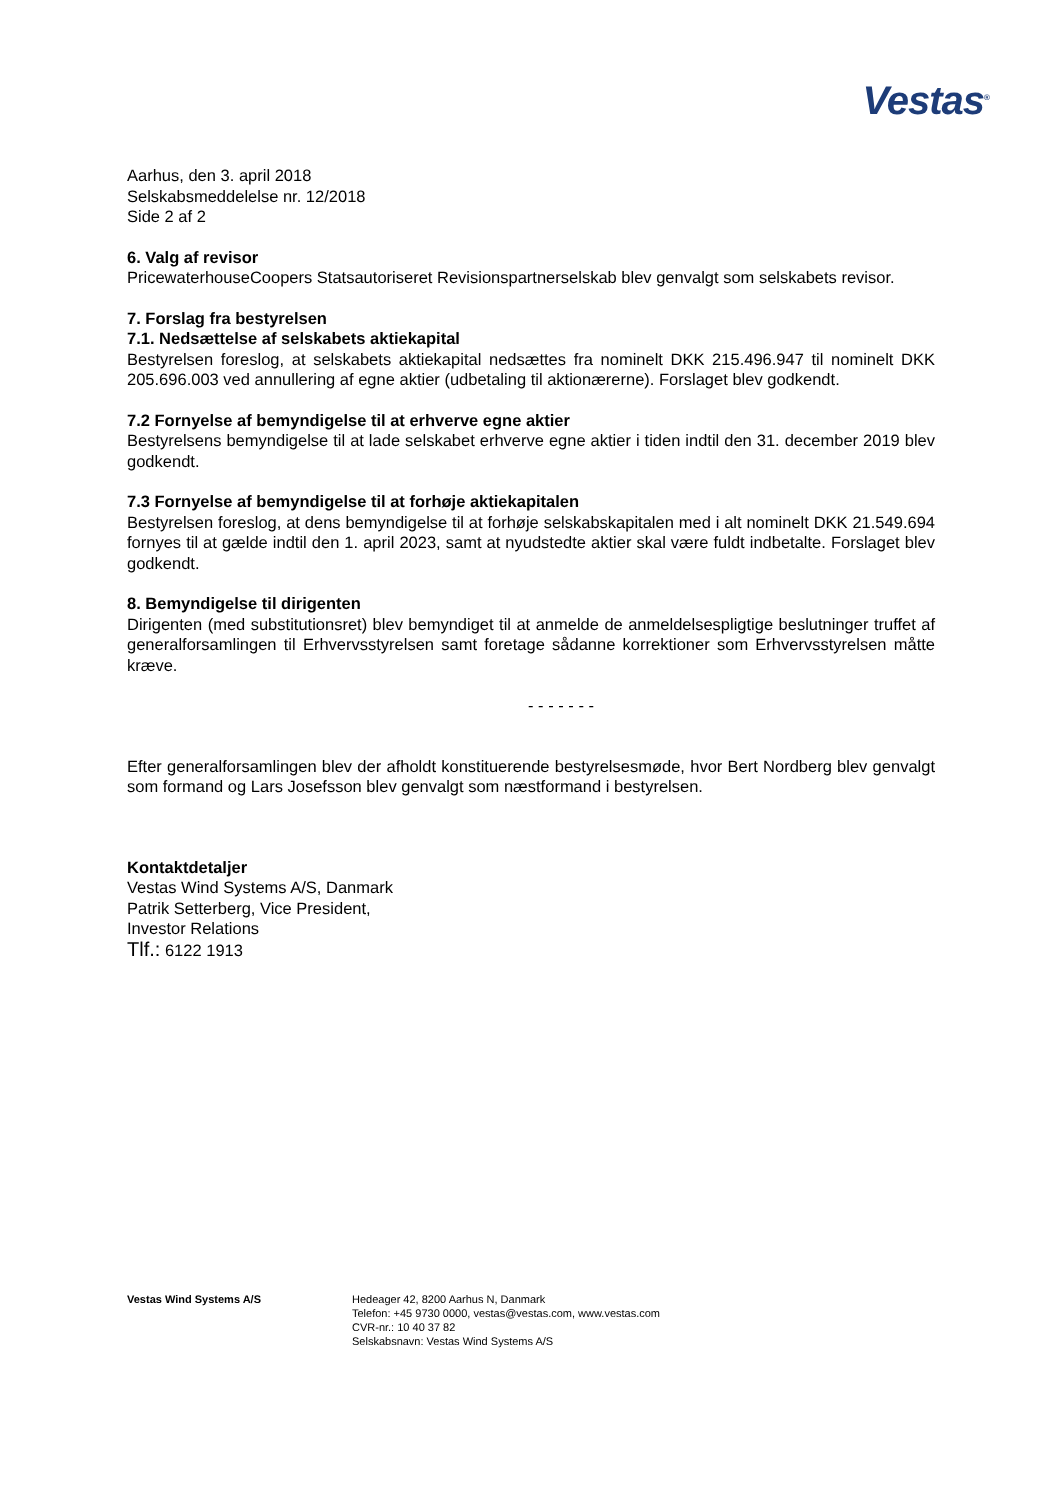Vestas<sup>®</sup>
Aarhus, den 3. april 2018
Selskabsmeddelelse nr. 12/2018
Side 2 af 2
6. Valg af revisor
PricewaterhouseCoopers Statsautoriseret Revisionspartnerselskab blev genvalgt som selskabets revisor.
7. Forslag fra bestyrelsen
7.1. Nedsættelse af selskabets aktiekapital
Bestyrelsen foreslog, at selskabets aktiekapital nedsættes fra nominelt DKK 215.496.947 til nominelt DKK 205.696.003 ved annullering af egne aktier (udbetaling til aktionærerne). Forslaget blev godkendt.
7.2 Fornyelse af bemyndigelse til at erhverve egne aktier
Bestyrelsens bemyndigelse til at lade selskabet erhverve egne aktier i tiden indtil den 31. december 2019 blev godkendt.
7.3 Fornyelse af bemyndigelse til at forhøje aktiekapitalen
Bestyrelsen foreslog, at dens bemyndigelse til at forhøje selskabskapitalen med i alt nominelt DKK 21.549.694 fornyes til at gælde indtil den 1. april 2023, samt at nyudstedte aktier skal være fuldt indbetalte. Forslaget blev godkendt.
8. Bemyndigelse til dirigenten
Dirigenten (med substitutionsret) blev bemyndiget til at anmelde de anmeldelsespligtige beslutninger truffet af generalforsamlingen til Erhvervsstyrelsen samt foretage sådanne korrektioner som Erhvervsstyrelsen måtte kræve.
- - - - - - -
Efter generalforsamlingen blev der afholdt konstituerende bestyrelsesmøde, hvor Bert Nordberg blev genvalgt som formand og Lars Josefsson blev genvalgt som næstformand i bestyrelsen.
Kontaktdetaljer
Vestas Wind Systems A/S, Danmark
Patrik Setterberg, Vice President,
Investor Relations
Tlf.: 6122 1913
Vestas Wind Systems A/S Hedeager 42, 8200 Aarhus N, Danmark
Telefon: +45 9730 0000, vestas@vestas.com, www.vestas.com
CVR-nr.: 10 40 37 82
Selskabsnavn: Vestas Wind Systems A/S